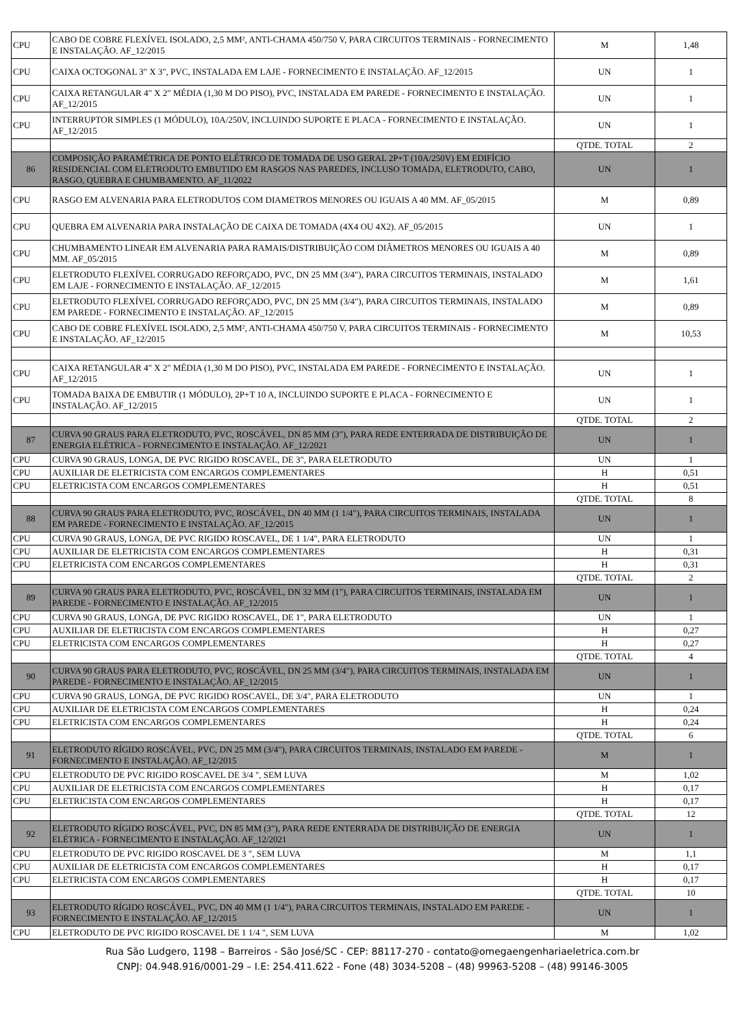| CPU | CABO DE COBRE FLEXÍVEL ISOLADO, 2,5 MM², ANTI-CHAMA 450/750 V, PARA CIRCUITOS TERMINAIS - FORNECIMENTO E INSTALAÇÃO. AF_12/2015 | M | 1,48 |
| CPU | CAIXA OCTOGONAL 3" X 3", PVC, INSTALADA EM LAJE - FORNECIMENTO E INSTALAÇÃO. AF_12/2015 | UN | 1 |
| CPU | CAIXA RETANGULAR 4" X 2" MÉDIA (1,30 M DO PISO), PVC, INSTALADA EM PAREDE - FORNECIMENTO E INSTALAÇÃO. AF_12/2015 | UN | 1 |
| CPU | INTERRUPTOR SIMPLES (1 MÓDULO), 10A/250V, INCLUINDO SUPORTE E PLACA - FORNECIMENTO E INSTALAÇÃO. AF_12/2015 | UN | 1 |
| | | QTDE. TOTAL | 2 |
| 86 | COMPOSIÇÃO PARAMÉTRICA DE PONTO ELÉTRICO DE TOMADA DE USO GERAL 2P+T (10A/250V) EM EDIFÍCIO RESIDENCIAL COM ELETRODUTO EMBUTIDO EM RASGOS NAS PAREDES, INCLUSO TOMADA, ELETRODUTO, CABO, RASGO, QUEBRA E CHUMBAMENTO. AF_11/2022 | UN | 1 |
| CPU | RASGO EM ALVENARIA PARA ELETRODUTOS COM DIAMETROS MENORES OU IGUAIS A 40 MM. AF_05/2015 | M | 0,89 |
| CPU | QUEBRA EM ALVENARIA PARA INSTALAÇÃO DE CAIXA DE TOMADA (4X4 OU 4X2). AF_05/2015 | UN | 1 |
| CPU | CHUMBAMENTO LINEAR EM ALVENARIA PARA RAMAIS/DISTRIBUIÇÃO COM DIÂMETROS MENORES OU IGUAIS A 40 MM. AF_05/2015 | M | 0,89 |
| CPU | ELETRODUTO FLEXÍVEL CORRUGADO REFORÇADO, PVC, DN 25 MM (3/4"), PARA CIRCUITOS TERMINAIS, INSTALADO EM LAJE - FORNECIMENTO E INSTALAÇÃO. AF_12/2015 | M | 1,61 |
| CPU | ELETRODUTO FLEXÍVEL CORRUGADO REFORÇADO, PVC, DN 25 MM (3/4"), PARA CIRCUITOS TERMINAIS, INSTALADO EM PAREDE - FORNECIMENTO E INSTALAÇÃO. AF_12/2015 | M | 0,89 |
| CPU | CABO DE COBRE FLEXÍVEL ISOLADO, 2,5 MM², ANTI-CHAMA 450/750 V, PARA CIRCUITOS TERMINAIS - FORNECIMENTO E INSTALAÇÃO. AF_12/2015 | M | 10,53 |
| CPU | CAIXA RETANGULAR 4" X 2" MÉDIA (1,30 M DO PISO), PVC, INSTALADA EM PAREDE - FORNECIMENTO E INSTALAÇÃO. AF_12/2015 | UN | 1 |
| CPU | TOMADA BAIXA DE EMBUTIR (1 MÓDULO), 2P+T 10 A, INCLUINDO SUPORTE E PLACA - FORNECIMENTO E INSTALAÇÃO. AF_12/2015 | UN | 1 |
| | | QTDE. TOTAL | 2 |
| 87 | CURVA 90 GRAUS PARA ELETRODUTO, PVC, ROSCÁVEL, DN 85 MM (3"), PARA REDE ENTERRADA DE DISTRIBUIÇÃO DE ENERGIA ELÉTRICA - FORNECIMENTO E INSTALAÇÃO. AF_12/2021 | UN | 1 |
| CPU | CURVA 90 GRAUS, LONGA, DE PVC RIGIDO ROSCAVEL, DE 3", PARA ELETRODUTO | UN | 1 |
| CPU | AUXILIAR DE ELETRICISTA COM ENCARGOS COMPLEMENTARES | H | 0,51 |
| CPU | ELETRICISTA COM ENCARGOS COMPLEMENTARES | H | 0,51 |
| | | QTDE. TOTAL | 8 |
| 88 | CURVA 90 GRAUS PARA ELETRODUTO, PVC, ROSCÁVEL, DN 40 MM (1 1/4"), PARA CIRCUITOS TERMINAIS, INSTALADA EM PAREDE - FORNECIMENTO E INSTALAÇÃO. AF_12/2015 | UN | 1 |
| CPU | CURVA 90 GRAUS, LONGA, DE PVC RIGIDO ROSCAVEL, DE 1 1/4", PARA ELETRODUTO | UN | 1 |
| CPU | AUXILIAR DE ELETRICISTA COM ENCARGOS COMPLEMENTARES | H | 0,31 |
| CPU | ELETRICISTA COM ENCARGOS COMPLEMENTARES | H | 0,31 |
| | | QTDE. TOTAL | 2 |
| 89 | CURVA 90 GRAUS PARA ELETRODUTO, PVC, ROSCÁVEL, DN 32 MM (1"), PARA CIRCUITOS TERMINAIS, INSTALADA EM PAREDE - FORNECIMENTO E INSTALAÇÃO. AF_12/2015 | UN | 1 |
| CPU | CURVA 90 GRAUS, LONGA, DE PVC RIGIDO ROSCAVEL, DE 1", PARA ELETRODUTO | UN | 1 |
| CPU | AUXILIAR DE ELETRICISTA COM ENCARGOS COMPLEMENTARES | H | 0,27 |
| CPU | ELETRICISTA COM ENCARGOS COMPLEMENTARES | H | 0,27 |
| | | QTDE. TOTAL | 4 |
| 90 | CURVA 90 GRAUS PARA ELETRODUTO, PVC, ROSCÁVEL, DN 25 MM (3/4"), PARA CIRCUITOS TERMINAIS, INSTALADA EM PAREDE - FORNECIMENTO E INSTALAÇÃO. AF_12/2015 | UN | 1 |
| CPU | CURVA 90 GRAUS, LONGA, DE PVC RIGIDO ROSCAVEL, DE 3/4", PARA ELETRODUTO | UN | 1 |
| CPU | AUXILIAR DE ELETRICISTA COM ENCARGOS COMPLEMENTARES | H | 0,24 |
| CPU | ELETRICISTA COM ENCARGOS COMPLEMENTARES | H | 0,24 |
| | | QTDE. TOTAL | 6 |
| 91 | ELETRODUTO RÍGIDO ROSCÁVEL, PVC, DN 25 MM (3/4"), PARA CIRCUITOS TERMINAIS, INSTALADO EM PAREDE - FORNECIMENTO E INSTALAÇÃO. AF_12/2015 | M | 1 |
| CPU | ELETRODUTO DE PVC RIGIDO ROSCAVEL DE 3/4 ", SEM LUVA | M | 1,02 |
| CPU | AUXILIAR DE ELETRICISTA COM ENCARGOS COMPLEMENTARES | H | 0,17 |
| CPU | ELETRICISTA COM ENCARGOS COMPLEMENTARES | H | 0,17 |
| | | QTDE. TOTAL | 12 |
| 92 | ELETRODUTO RÍGIDO ROSCÁVEL, PVC, DN 85 MM (3"), PARA REDE ENTERRADA DE DISTRIBUIÇÃO DE ENERGIA ELÉTRICA - FORNECIMENTO E INSTALAÇÃO. AF_12/2021 | UN | 1 |
| CPU | ELETRODUTO DE PVC RIGIDO ROSCAVEL DE 3 ", SEM LUVA | M | 1,1 |
| CPU | AUXILIAR DE ELETRICISTA COM ENCARGOS COMPLEMENTARES | H | 0,17 |
| CPU | ELETRICISTA COM ENCARGOS COMPLEMENTARES | H | 0,17 |
| | | QTDE. TOTAL | 10 |
| 93 | ELETRODUTO RÍGIDO ROSCÁVEL, PVC, DN 40 MM (1 1/4"), PARA CIRCUITOS TERMINAIS, INSTALADO EM PAREDE - FORNECIMENTO E INSTALAÇÃO. AF_12/2015 | UN | 1 |
| CPU | ELETRODUTO DE PVC RIGIDO ROSCAVEL DE 1 1/4 ", SEM LUVA | M | 1,02 |
Rua São Ludgero, 1198 – Barreiros - São José/SC - CEP: 88117-270 - contato@omegaengenhariaeletrica.com.br
CNPJ: 04.948.916/0001-29 – I.E: 254.411.622 - Fone (48) 3034-5208 – (48) 99963-5208 – (48) 99146-3005